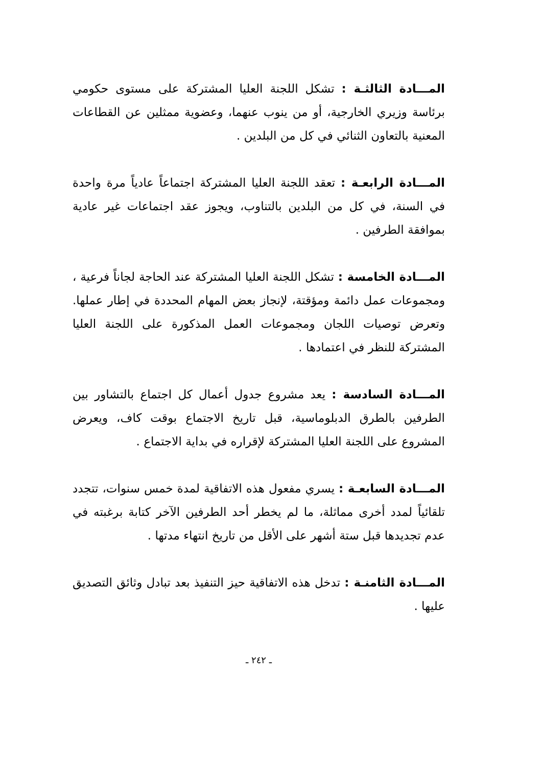المـــادة الثالثـة : تشكل اللجنة العليا المشتركة على مستوى حكومي برئاسة وزيري الخارجية، أو من ينوب عنهما، وعضوية ممثلين عن القطاعات المعنية بالتعاون الثنائي في كل من البلدين .
المـــادة الرابعـة : تعقد اللجنة العليا المشتركة اجتماعاً عادياً مرة واحدة في السنة، في كل من البلدين بالتناوب، ويجوز عقد اجتماعات غير عادية بموافقة الطرفين .
المـــادة الخامسة : تشكل اللجنة العليا المشتركة عند الحاجة لجاناً فرعية ، ومجموعات عمل دائمة ومؤقتة، لإنجاز بعض المهام المحددة في إطار عملها. وتعرض توصيات اللجان ومجموعات العمل المذكورة على اللجنة العليا المشتركة للنظر في اعتمادها .
المـــادة السادسة : يعد مشروع جدول أعمال كل اجتماع بالتشاور بين الطرفين بالطرق الدبلوماسية، قبل تاريخ الاجتماع بوقت كاف، ويعرض المشروع على اللجنة العليا المشتركة لإقراره في بداية الاجتماع .
المـــادة السابعـة : يسري مفعول هذه الاتفاقية لمدة خمس سنوات، تتجدد تلقائياً لمدد أخرى مماثلة، ما لم يخطر أحد الطرفين الآخر كتابة برغبته في عدم تجديدها قبل ستة أشهر على الأقل من تاريخ انتهاء مدتها .
المـــادة الثامنـة : تدخل هذه الاتفاقية حيز التنفيذ بعد تبادل وثائق التصديق عليها .
ـ ٢٤٢ ـ